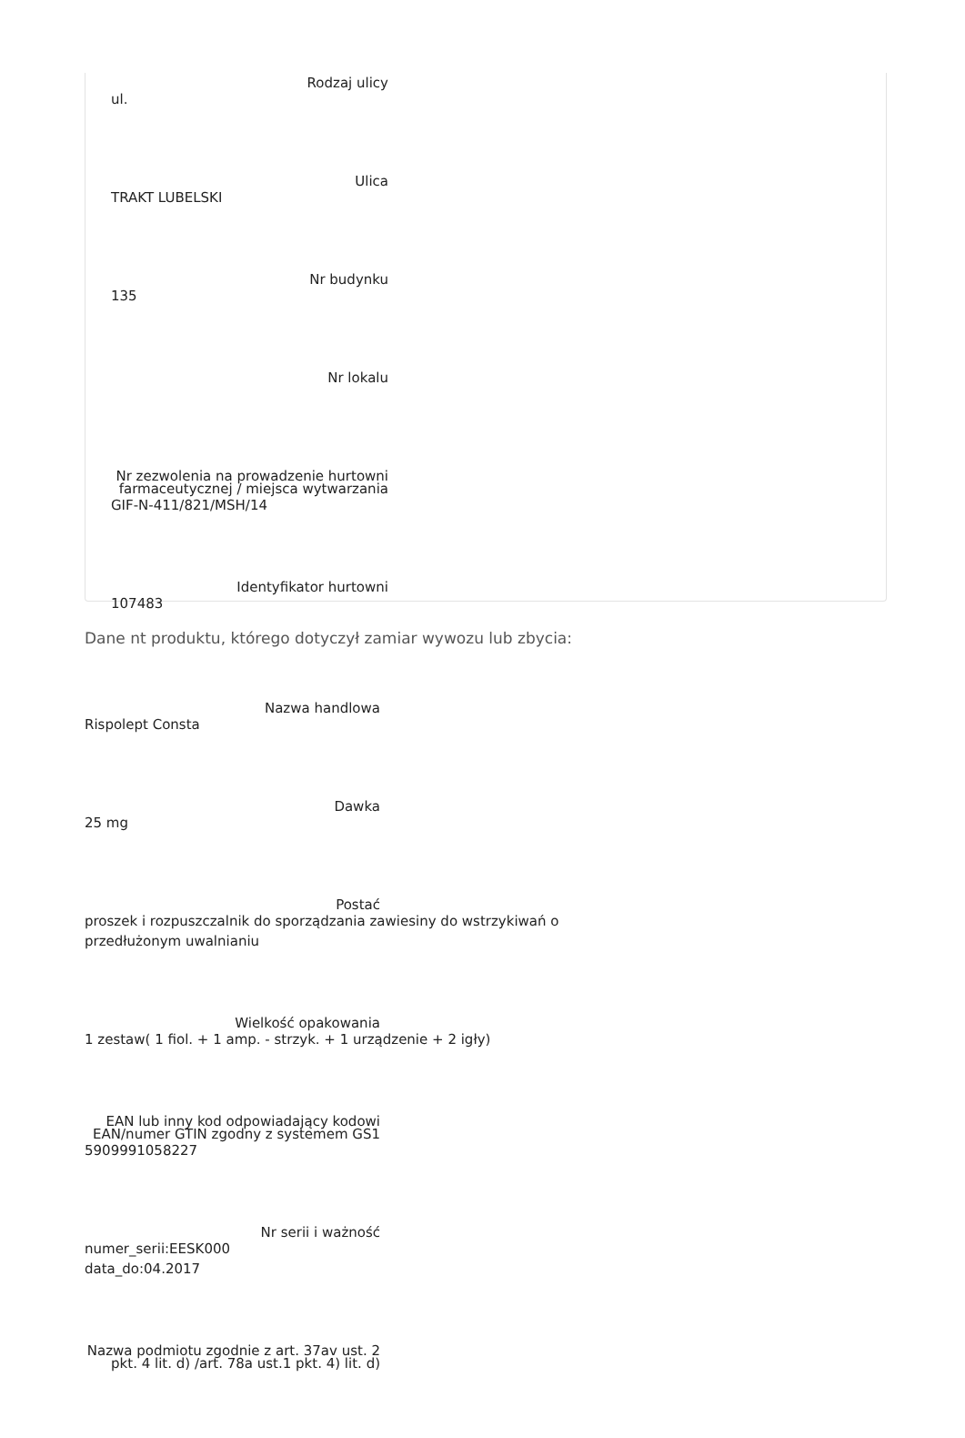Rodzaj ulicy
ul.
Ulica
TRAKT LUBELSKI
Nr budynku
135
Nr lokalu
Nr zezwolenia na prowadzenie hurtowni farmaceutycznej / miejsca wytwarzania
GIF-N-411/821/MSH/14
Identyfikator hurtowni
107483
Dane nt produktu, którego dotyczył zamiar wywozu lub zbycia:
Nazwa handlowa
Rispolept Consta
Dawka
25 mg
Postać
proszek i rozpuszczalnik do sporządzania zawiesiny do wstrzykiwań o przedłużonym uwalnianiu
Wielkość opakowania
1 zestaw( 1 fiol. + 1 amp. - strzyk. + 1 urządzenie + 2 igły)
EAN lub inny kod odpowiadający kodowi EAN/numer GTIN zgodny z systemem GS1
5909991058227
Nr serii i ważność
numer_serii:EESK000
data_do:04.2017
Nazwa podmiotu zgodnie z art. 37av ust. 2 pkt. 4 lit. d) /art. 78a ust.1 pkt. 4) lit. d)